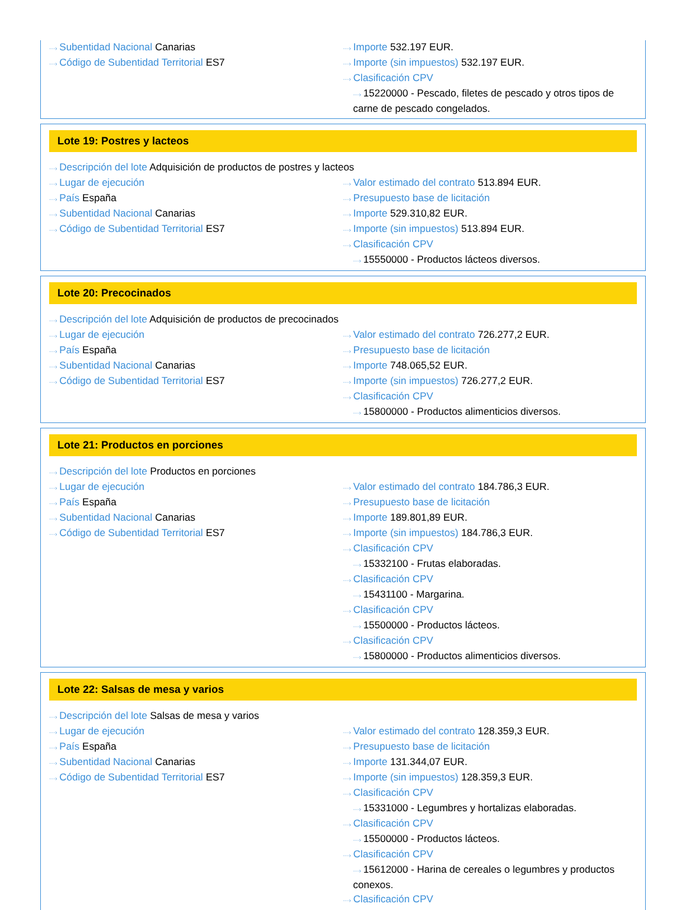···› Subentidad Nacional Canarias
···› Código de Subentidad Territorial ES7
···› Importe 532.197 EUR.
···› Importe (sin impuestos) 532.197 EUR.
···› Clasificación CPV
···› 15220000 - Pescado, filetes de pescado y otros tipos de carne de pescado congelados.
Lote 19: Postres y lacteos
···› Descripción del lote Adquisición de productos de postres y lacteos
···› Lugar de ejecución
···› País España
···› Subentidad Nacional Canarias
···› Código de Subentidad Territorial ES7
···› Valor estimado del contrato 513.894 EUR.
···› Presupuesto base de licitación
···› Importe 529.310,82 EUR.
···› Importe (sin impuestos) 513.894 EUR.
···› Clasificación CPV
···› 15550000 - Productos lácteos diversos.
Lote 20: Precocinados
···› Descripción del lote Adquisición de productos de precocinados
···› Lugar de ejecución
···› País España
···› Subentidad Nacional Canarias
···› Código de Subentidad Territorial ES7
···› Valor estimado del contrato 726.277,2 EUR.
···› Presupuesto base de licitación
···› Importe 748.065,52 EUR.
···› Importe (sin impuestos) 726.277,2 EUR.
···› Clasificación CPV
···› 15800000 - Productos alimenticios diversos.
Lote 21: Productos en porciones
···› Descripción del lote Productos en porciones
···› Lugar de ejecución
···› País España
···› Subentidad Nacional Canarias
···› Código de Subentidad Territorial ES7
···› Valor estimado del contrato 184.786,3 EUR.
···› Presupuesto base de licitación
···› Importe 189.801,89 EUR.
···› Importe (sin impuestos) 184.786,3 EUR.
···› Clasificación CPV
···› 15332100 - Frutas elaboradas.
···› Clasificación CPV
···› 15431100 - Margarina.
···› Clasificación CPV
···› 15500000 - Productos lácteos.
···› Clasificación CPV
···› 15800000 - Productos alimenticios diversos.
Lote 22: Salsas de mesa y varios
···› Descripción del lote Salsas de mesa y varios
···› Lugar de ejecución
···› País España
···› Subentidad Nacional Canarias
···› Código de Subentidad Territorial ES7
···› Valor estimado del contrato 128.359,3 EUR.
···› Presupuesto base de licitación
···› Importe 131.344,07 EUR.
···› Importe (sin impuestos) 128.359,3 EUR.
···› Clasificación CPV
···› 15331000 - Legumbres y hortalizas elaboradas.
···› Clasificación CPV
···› 15500000 - Productos lácteos.
···› Clasificación CPV
···› 15612000 - Harina de cereales o legumbres y productos conexos.
···› Clasificación CPV